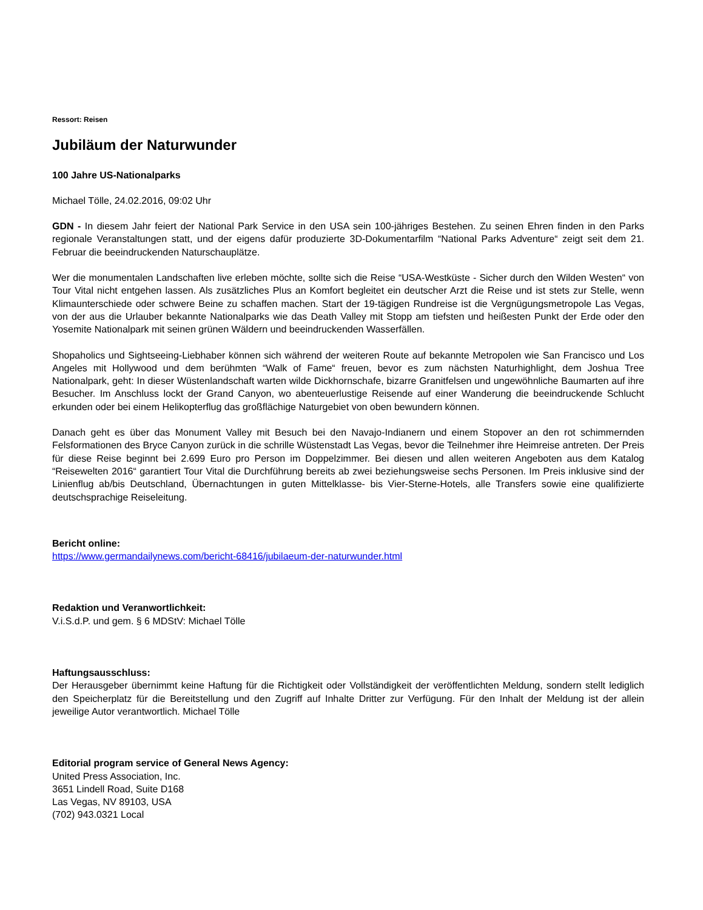Ressort: Reisen
Jubiläum der Naturwunder
100 Jahre US-Nationalparks
Michael Tölle, 24.02.2016, 09:02 Uhr
GDN - In diesem Jahr feiert der National Park Service in den USA sein 100-jähriges Bestehen. Zu seinen Ehren finden in den Parks regionale Veranstaltungen statt, und der eigens dafür produzierte 3D-Dokumentarfilm “National Parks Adventure“ zeigt seit dem 21. Februar die beeindruckenden Naturschauplätze.
Wer die monumentalen Landschaften live erleben möchte, sollte sich die Reise “USA-Westküste - Sicher durch den Wilden Westen“ von Tour Vital nicht entgehen lassen. Als zusätzliches Plus an Komfort begleitet ein deutscher Arzt die Reise und ist stets zur Stelle, wenn Klimaunterschiede oder schwere Beine zu schaffen machen. Start der 19-tägigen Rundreise ist die Vergnügungsmetropole Las Vegas, von der aus die Urlauber bekannte Nationalparks wie das Death Valley mit Stopp am tiefsten und heißesten Punkt der Erde oder den Yosemite Nationalpark mit seinen grünen Wäldern und beeindruckenden Wasserfällen.
Shopaholics und Sightseeing-Liebhaber können sich während der weiteren Route auf bekannte Metropolen wie San Francisco und Los Angeles mit Hollywood und dem berühmten “Walk of Fame“ freuen, bevor es zum nächsten Naturhighlight, dem Joshua Tree Nationalpark, geht: In dieser Wüstenlandschaft warten wilde Dickhornschafe, bizarre Granitfelsen und ungewöhnliche Baumarten auf ihre Besucher. Im Anschluss lockt der Grand Canyon, wo abenteuerlustige Reisende auf einer Wanderung die beeindruckende Schlucht erkunden oder bei einem Helikopterflug das großflächige Naturgebiet von oben bewundern können.
Danach geht es über das Monument Valley mit Besuch bei den Navajo-Indianern und einem Stopover an den rot schimmernden Felsformationen des Bryce Canyon zurück in die schrille Wüstenstadt Las Vegas, bevor die Teilnehmer ihre Heimreise antreten. Der Preis für diese Reise beginnt bei 2.699 Euro pro Person im Doppelzimmer. Bei diesen und allen weiteren Angeboten aus dem Katalog “Reisewelten 2016“ garantiert Tour Vital die Durchführung bereits ab zwei beziehungsweise sechs Personen. Im Preis inklusive sind der Linienflug ab/bis Deutschland, Übernachtungen in guten Mittelklasse- bis Vier-Sterne-Hotels, alle Transfers sowie eine qualifizierte deutschsprachige Reiseleitung.
Bericht online:
https://www.germandailynews.com/bericht-68416/jubilaeum-der-naturwunder.html
Redaktion und Veranwortlichkeit:
V.i.S.d.P. und gem. § 6 MDStV: Michael Tölle
Haftungsausschluss:
Der Herausgeber übernimmt keine Haftung für die Richtigkeit oder Vollständigkeit der veröffentlichten Meldung, sondern stellt lediglich den Speicherplatz für die Bereitstellung und den Zugriff auf Inhalte Dritter zur Verfügung. Für den Inhalt der Meldung ist der allein jeweilige Autor verantwortlich. Michael Tölle
Editorial program service of General News Agency:
United Press Association, Inc.
3651 Lindell Road, Suite D168
Las Vegas, NV 89103, USA
(702) 943.0321 Local